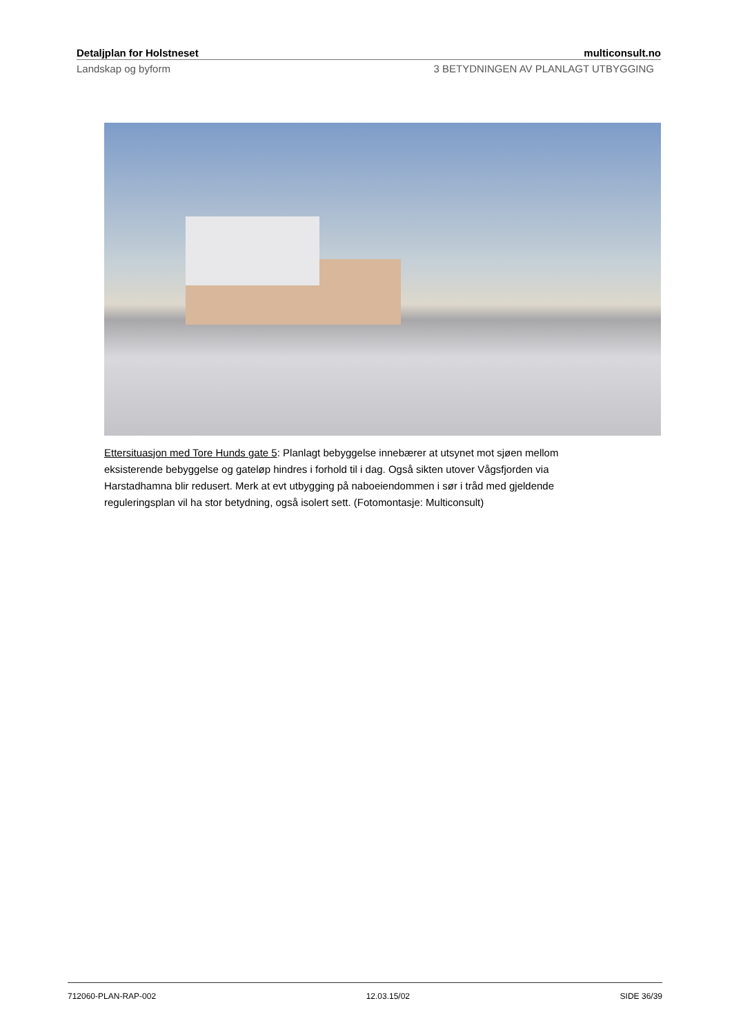Detaljplan for Holstneset multiconsult.no
Landskap og byform 3 BETYDNINGEN AV PLANLAGT UTBYGGING
Ettersituasjon med Tore Hunds gate 5: Planlagt bebyggelse innebærer at utsynet mot sjøen mellom eksisterende bebyggelse og gateløp hindres i forhold til i dag. Også sikten utover Vågsfjorden via Harstadhamna blir redusert. Merk at evt utbygging på naboeiendommen i sør i tråd med gjeldende reguleringsplan vil ha stor betydning, også isolert sett. (Fotomontasje: Multiconsult)
712060-PLAN-RAP-002 12.03.15/02 SIDE 36/39